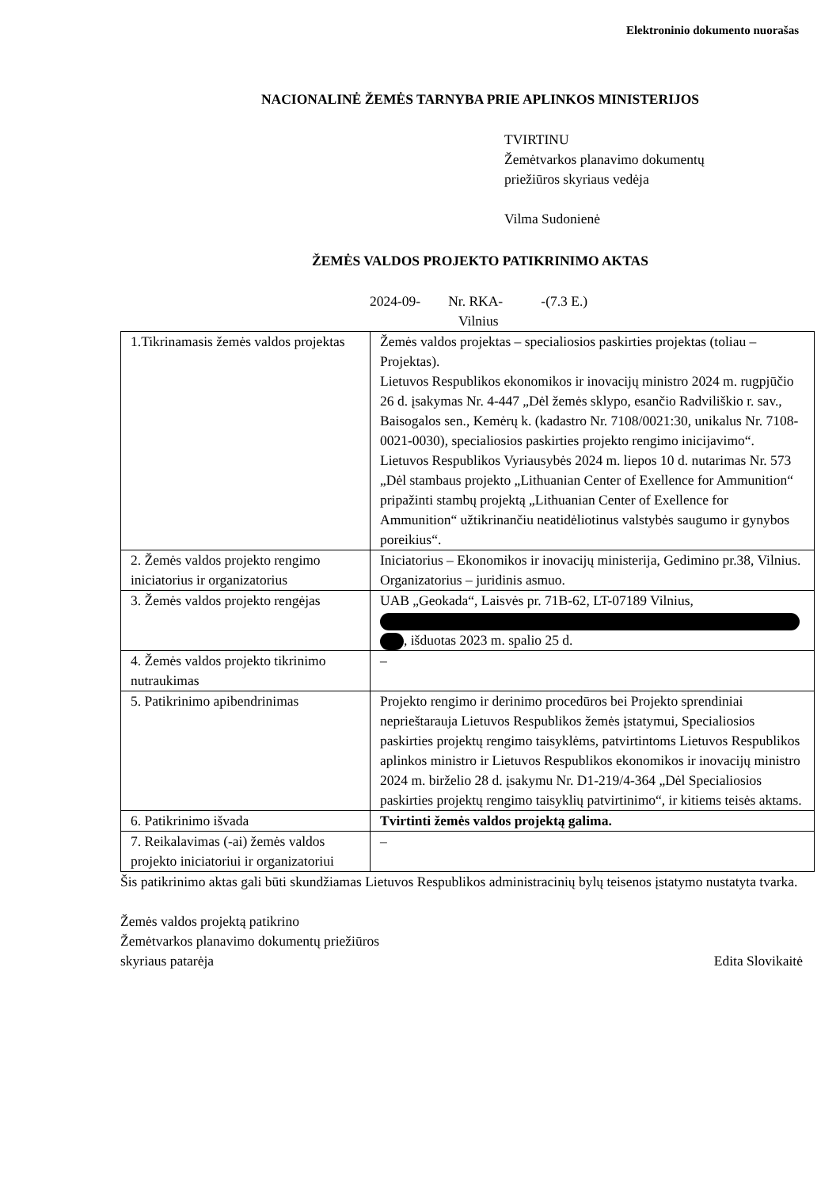Elektroninio dokumento nuorašas
NACIONALINĖ ŽEMĖS TARNYBA PRIE APLINKOS MINISTERIJOS
TVIRTINU
Žemėtvarkos planavimo dokumentų
priežiūros skyriaus vedėja
Vilma Sudonienė
ŽEMĖS VALDOS PROJEKTO PATIKRINIMO AKTAS
2024-09- Nr. RKA- -(7.3 E.)
Vilnius
| 1.Tikrinamasis žemės valdos projektas | Žemės valdos projektas – specialiosios paskirties projektas (toliau – Projektas). Lietuvos Respublikos ekonomikos ir inovacijų ministro 2024 m. rugpjūčio 26 d. įsakymas Nr. 4-447 „Dėl žemės sklypo, esančio Radviliškio r. sav., Baisogalos sen., Kemėrų k. (kadastro Nr. 7108/0021:30, unikalus Nr. 7108-0021-0030), specialiosios paskirties projekto rengimo inicijavimo“. Lietuvos Respublikos Vyriausybės 2024 m. liepos 10 d. nutarimas Nr. 573 „Dėl stambaus projekto „Lithuanian Center of Exellence for Ammunition“ pripažinti stambų projektą „Lithuanian Center of Exellence for Ammunition“ užtikrinančiu neatidėliotinus valstybės saugumo ir gynybos poreikius“. |
| 2. Žemės valdos projekto rengimo iniciatorius ir organizatorius | Iniciatorius – Ekonomikos ir inovacijų ministerija, Gedimino pr.38, Vilnius. Organizatorius – juridinis asmuo. |
| 3. Žemės valdos projekto rengėjas | UAB „Geokada“, Laisvės pr. 71B-62, LT-07189 Vilnius, , išduotas 2023 m. spalio 25 d. |
| 4. Žemės valdos projekto tikrinimo nutraukimas | – |
| 5. Patikrinimo apibendrinimas | Projekto rengimo ir derinimo procedūros bei Projekto sprendiniai neprieštarauja Lietuvos Respublikos žemės įstatymui, Specialiosios paskirties projektų rengimo taisyklėms, patvirtintoms Lietuvos Respublikos aplinkos ministro ir Lietuvos Respublikos ekonomikos ir inovacijų ministro 2024 m. birželio 28 d. įsakymu Nr. D1-219/4-364 „Dėl Specialiosios paskirties projektų rengimo taisyklių patvirtinimo“, ir kitiems teisės aktams. |
| 6. Patikrinimo išvada | Tvirtinti žemės valdos projektą galima. |
| 7. Reikalavimas (-ai) žemės valdos projekto iniciatoriui ir organizatoriui | – |
Šis patikrinimo aktas gali būti skundžiamas Lietuvos Respublikos administracinių bylų teisenos įstatymo nustatyta tvarka.
Žemės valdos projektą patikrino
Žemėtvarkos planavimo dokumentų priežiūros
skyriaus patarėja Edita Slovikaitė